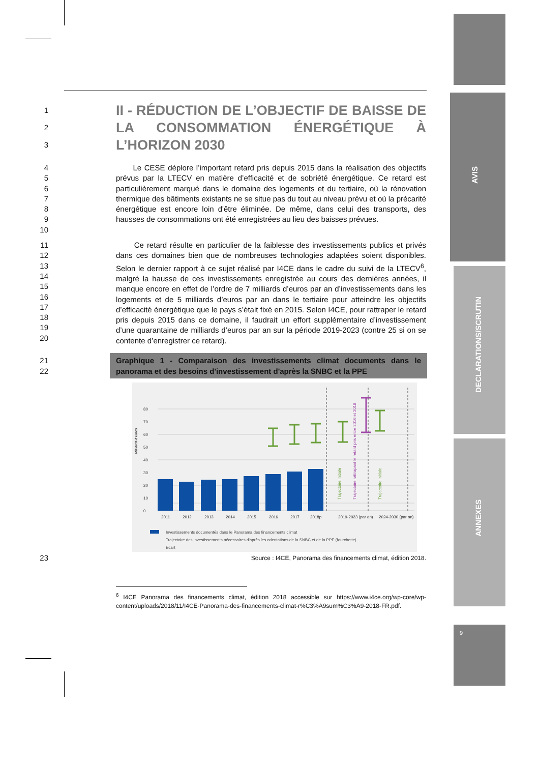AVIS
DECLARATIONS/SCRUTIN
ANNEXES
9
1
2
3
II - RÉDUCTION DE L’OBJECTIF DE BAISSE DE LA CONSOMMATION ÉNERGÉTIQUE À L’HORIZON 2030
4
5
6
7
8
9
10
Le CESE déplore l’important retard pris depuis 2015 dans la réalisation des objectifs prévus par la LTECV en matière d’efficacité et de sobriété énergétique. Ce retard est particulièrement marqué dans le domaine des logements et du tertiaire, où la rénovation thermique des bâtiments existants ne se situe pas du tout au niveau prévu et où la précarité énergétique est encore loin d'être éliminée. De même, dans celui des transports, des hausses de consommations ont été enregistrées au lieu des baisses prévues.
11
12
13
14
15
16
17
18
19
20
Ce retard résulte en particulier de la faiblesse des investissements publics et privés dans ces domaines bien que de nombreuses technologies adaptées soient disponibles. Selon le dernier rapport à ce sujet réalisé par I4CE dans le cadre du suivi de la LTECV<sup>6</sup>, malgré la hausse de ces investissements enregistrée au cours des dernières années, il manque encore en effet de l’ordre de 7 milliards d’euros par an d’investissements dans les logements et de 5 milliards d’euros par an dans le tertiaire pour atteindre les objectifs d’efficacité énergétique que le pays s’était fixé en 2015. Selon I4CE, pour rattraper le retard pris depuis 2015 dans ce domaine, il faudrait un effort supplémentaire d’investissement d’une quarantaine de milliards d’euros par an sur la période 2019-2023 (contre 25 si on se contente d’enregistrer ce retard).
21
22
Graphique 1 - Comparaison des investissements climat documents dans le panorama et des besoins d'investissement d'après la SNBC et la PPE
0
10
20
30
40
50
60
70
80
2011
2012
2013
2014
2015
2016
2017
2018p
2019-2023 (par an)
2024-2030 (par an)
Milliards d'euros
Trajectoire initiale
Trajectoire rattrapant le retard pris entre 2016 et 2018
Trajectoire initiale
Investissements documentés dans le Panorama des financements climat
Trajectoire des investissements nécessaires d'après les orientations de la SNBC et de la PPE (fourchette)
Ecart
23
Source : I4CE, Panorama des financements climat, édition 2018.
<sup>6</sup> I4CE Panorama des financements climat, édition 2018 accessible sur https://www.i4ce.org/wp-core/wp-content/uploads/2018/11/I4CE-Panorama-des-financements-climat-r%C3%A9sum%C3%A9-2018-FR.pdf.